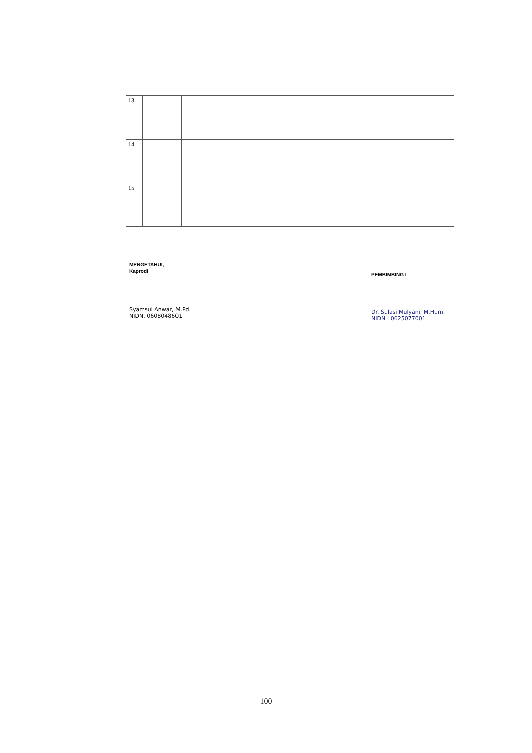| 13 | | | | |
| 14 | | | | |
| 15 | | | | |
MENGETAHUI,
Kaprodi
Syamsul Anwar, M.Pd.
NIDN. 0608048601
PEMBIMBING I
Dr. Sulasi Mulyani, M.Hum.
NIDN : 0625077001
100